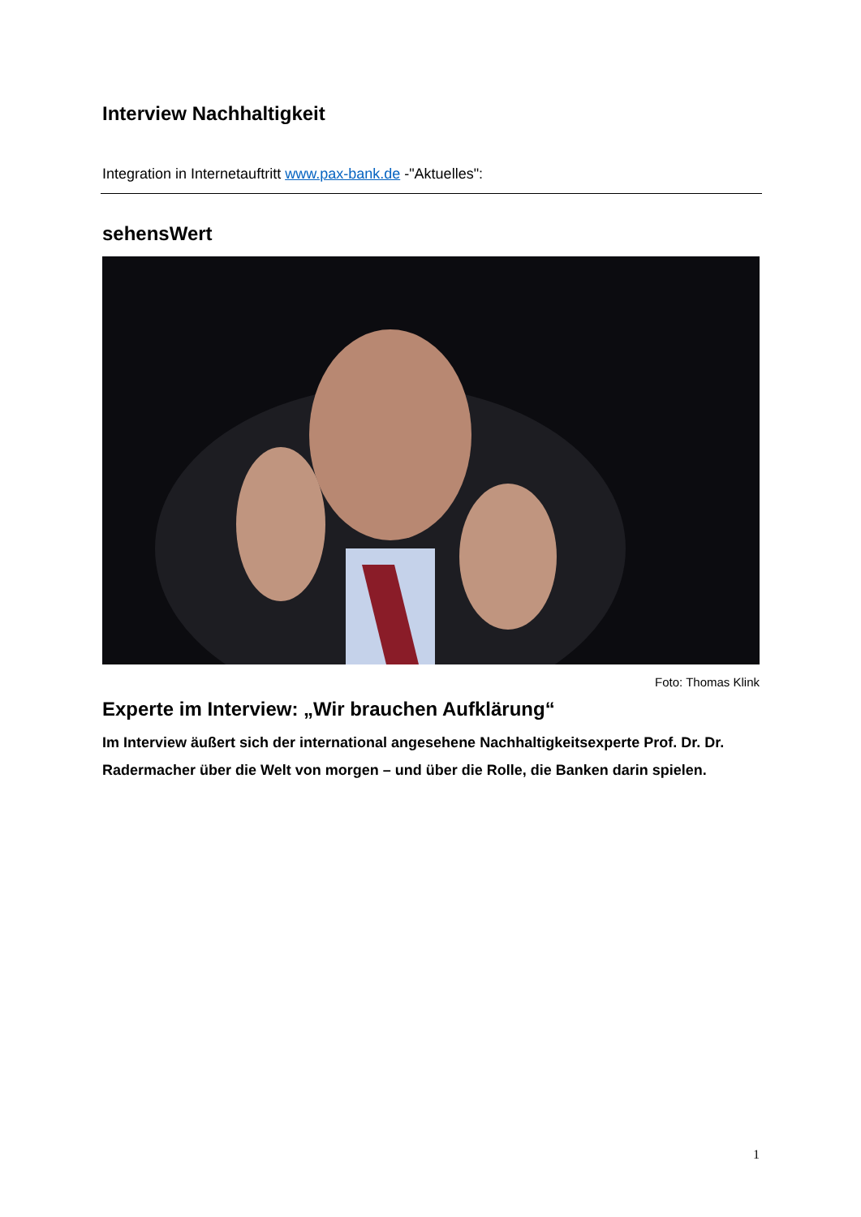Interview Nachhaltigkeit
Integration in Internetauftritt www.pax-bank.de -"Aktuelles":
sehensWert
Foto: Thomas Klink
Experte im Interview: „Wir brauchen Aufklärung“
Im Interview äußert sich der international angesehene Nachhaltigkeitsexperte Prof. Dr. Dr. Radermacher über die Welt von morgen – und über die Rolle, die Banken darin spielen.
1